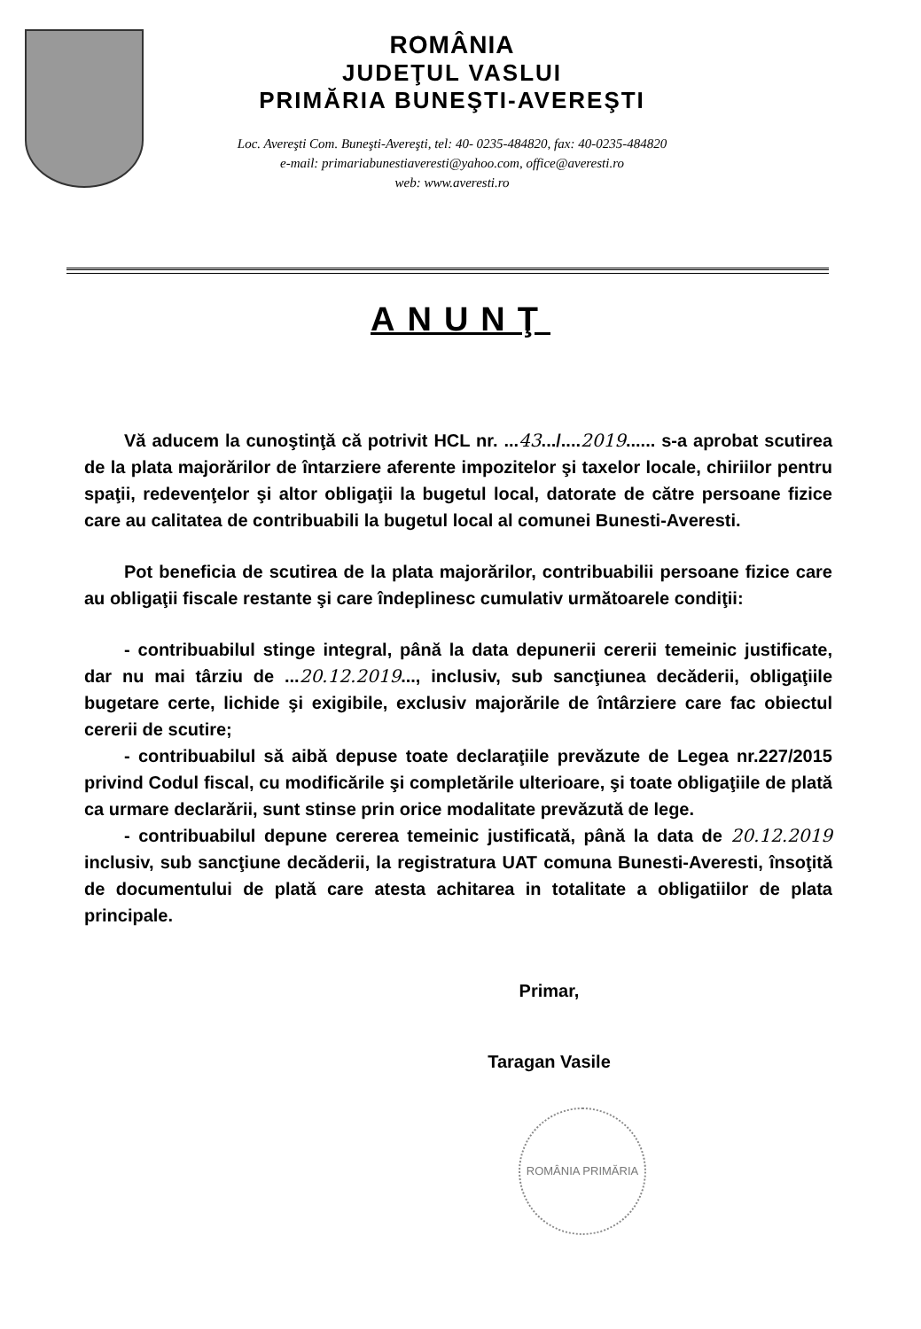ROMÂNIA
JUDEŢUL VASLUI
PRIMĂRIA BUNEŞTI-AVEREŞTI
Loc. Avereşti Com. Buneşti-Avereşti, tel: 40- 0235-484820, fax: 40-0235-484820
e-mail: primariabunestiaveresti@yahoo.com, office@averesti.ro
web: www.averesti.ro
ANUNŢ
Vă aducem la cunoştinţă că potrivit HCL nr. ...43.../....2019...... s-a aprobat scutirea de la plata majorărilor de întarziere aferente impozitelor şi taxelor locale, chiriilor pentru spaţii, redevenţelor şi altor obligaţii la bugetul local, datorate de către persoane fizice care au calitatea de contribuabili la bugetul local al comunei Bunesti-Averesti.
Pot beneficia de scutirea de la plata majorărilor, contribuabilii persoane fizice care au obligaţii fiscale restante şi care îndeplinesc cumulativ următoarele condiţii:
- contribuabilul stinge integral, până la data depunerii cererii temeinic justificate, dar nu mai târziu de ...20.12.2019..., inclusiv, sub sancţiunea decăderii, obligaţiile bugetare certe, lichide şi exigibile, exclusiv majorările de întârziere care fac obiectul cererii de scutire;
- contribuabilul să aibă depuse toate declaraţiile prevăzute de Legea nr.227/2015 privind Codul fiscal, cu modificările şi completările ulterioare, şi toate obligaţiile de plată ca urmare declarării, sunt stinse prin orice modalitate prevăzută de lege.
- contribuabilul depune cererea temeinic justificată, până la data de 20.12.2019 inclusiv, sub sancţiune decăderii, la registratura UAT comuna Bunesti-Averesti, însoţită de documentului de plată care atesta achitarea in totalitate a obligatiilor de plata principale.
Primar,
Taragan Vasile
ROMÂNIA PRIMĂRIA